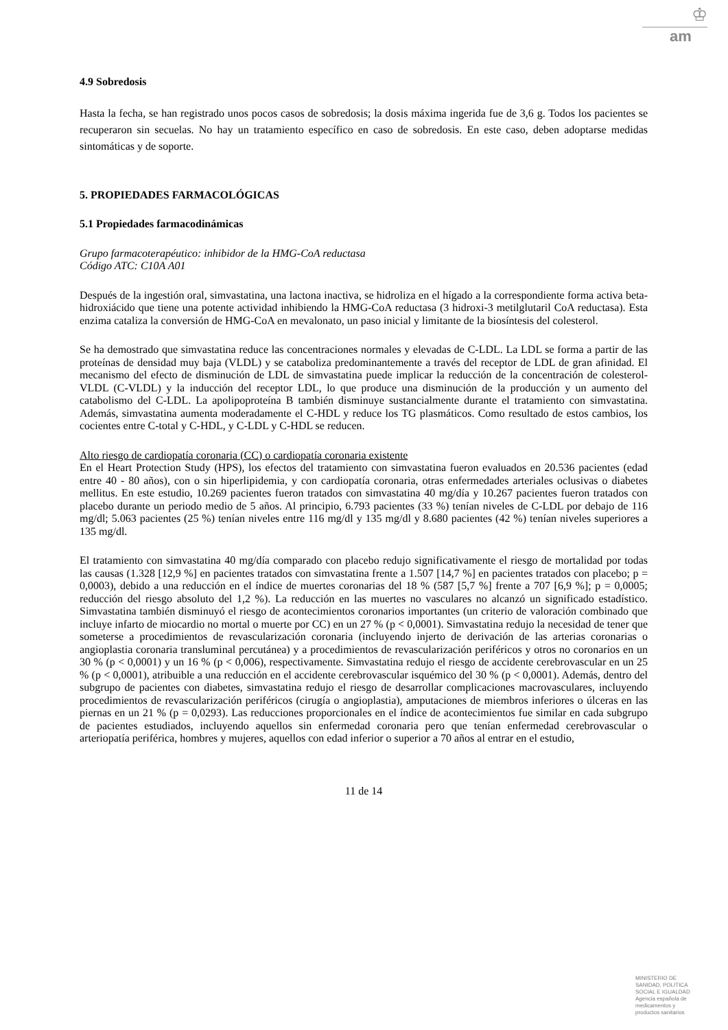♔
am
4.9 Sobredosis
Hasta la fecha, se han registrado unos pocos casos de sobredosis; la dosis máxima ingerida fue de 3,6 g. Todos los pacientes se recuperaron sin secuelas. No hay un tratamiento específico en caso de sobredosis. En este caso, deben adoptarse medidas sintomáticas y de soporte.
5. PROPIEDADES FARMACOLÓGICAS
5.1 Propiedades farmacodinámicas
Grupo farmacoterapéutico: inhibidor de la HMG-CoA reductasa
Código ATC: C10A A01
Después de la ingestión oral, simvastatina, una lactona inactiva, se hidroliza en el hígado a la correspondiente forma activa beta-hidroxiácido que tiene una potente actividad inhibiendo la HMG-CoA reductasa (3 hidroxi-3 metilglutaril CoA reductasa). Esta enzima cataliza la conversión de HMG-CoA en mevalonato, un paso inicial y limitante de la biosíntesis del colesterol.
Se ha demostrado que simvastatina reduce las concentraciones normales y elevadas de C-LDL. La LDL se forma a partir de las proteínas de densidad muy baja (VLDL) y se cataboliza predominantemente a través del receptor de LDL de gran afinidad. El mecanismo del efecto de disminución de LDL de simvastatina puede implicar la reducción de la concentración de colesterol-VLDL (C-VLDL) y la inducción del receptor LDL, lo que produce una disminución de la producción y un aumento del catabolismo del C-LDL. La apolipoproteína B también disminuye sustancialmente durante el tratamiento con simvastatina. Además, simvastatina aumenta moderadamente el C-HDL y reduce los TG plasmáticos. Como resultado de estos cambios, los cocientes entre C-total y C-HDL, y C-LDL y C-HDL se reducen.
Alto riesgo de cardiopatía coronaria (CC) o cardiopatía coronaria existente
En el Heart Protection Study (HPS), los efectos del tratamiento con simvastatina fueron evaluados en 20.536 pacientes (edad entre 40 - 80 años), con o sin hiperlipidemia, y con cardiopatía coronaria, otras enfermedades arteriales oclusivas o diabetes mellitus. En este estudio, 10.269 pacientes fueron tratados con simvastatina 40 mg/día y 10.267 pacientes fueron tratados con placebo durante un periodo medio de 5 años. Al principio, 6.793 pacientes (33 %) tenían niveles de C-LDL por debajo de 116 mg/dl; 5.063 pacientes (25 %) tenían niveles entre 116 mg/dl y 135 mg/dl y 8.680 pacientes (42 %) tenían niveles superiores a 135 mg/dl.
El tratamiento con simvastatina 40 mg/día comparado con placebo redujo significativamente el riesgo de mortalidad por todas las causas (1.328 [12,9 %] en pacientes tratados con simvastatina frente a 1.507 [14,7 %] en pacientes tratados con placebo; p = 0,0003), debido a una reducción en el índice de muertes coronarias del 18 % (587 [5,7 %] frente a 707 [6,9 %]; p = 0,0005; reducción del riesgo absoluto del 1,2 %). La reducción en las muertes no vasculares no alcanzó un significado estadístico. Simvastatina también disminuyó el riesgo de acontecimientos coronarios importantes (un criterio de valoración combinado que incluye infarto de miocardio no mortal o muerte por CC) en un 27 % (p < 0,0001). Simvastatina redujo la necesidad de tener que someterse a procedimientos de revascularización coronaria (incluyendo injerto de derivación de las arterias coronarias o angioplastia coronaria transluminal percutánea) y a procedimientos de revascularización periféricos y otros no coronarios en un 30 % (p < 0,0001) y un 16 % (p < 0,006), respectivamente. Simvastatina redujo el riesgo de accidente cerebrovascular en un 25 % (p < 0,0001), atribuible a una reducción en el accidente cerebrovascular isquémico del 30 % (p < 0,0001). Además, dentro del subgrupo de pacientes con diabetes, simvastatina redujo el riesgo de desarrollar complicaciones macrovasculares, incluyendo procedimientos de revascularización periféricos (cirugía o angioplastia), amputaciones de miembros inferiores o úlceras en las piernas en un 21 % (p = 0,0293). Las reducciones proporcionales en el índice de acontecimientos fue similar en cada subgrupo de pacientes estudiados, incluyendo aquellos sin enfermedad coronaria pero que tenían enfermedad cerebrovascular o arteriopatía periférica, hombres y mujeres, aquellos con edad inferior o superior a 70 años al entrar en el estudio,
11 de 14
MINISTERIO DE
SANIDAD, POLITICA
SOCIAL E IGUALDAD
Agencia española de
medicamentos y
productos sanitarios